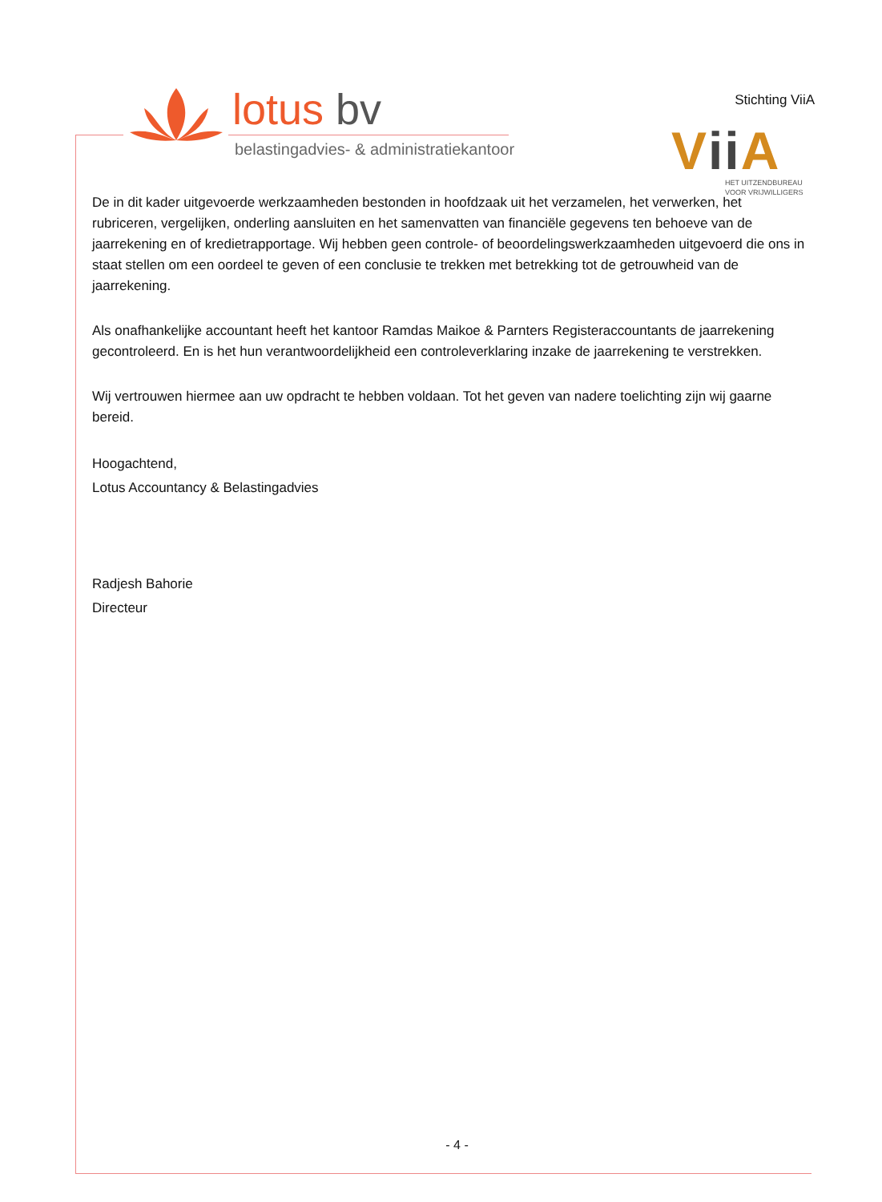lotus bv
belastingadvies- & administratiekantoor
Stichting ViiA
Vii A
HET UITZENDBUREAU
VOOR VRIJWILLIGERS
De in dit kader uitgevoerde werkzaamheden bestonden in hoofdzaak uit het verzamelen, het verwerken, het rubriceren, vergelijken, onderling aansluiten en het samenvatten van financiële gegevens ten behoeve van de jaarrekening en of kredietrapportage. Wij hebben geen controle- of beoordelingswerkzaamheden uitgevoerd die ons in staat stellen om een oordeel te geven of een conclusie te trekken met betrekking tot de getrouwheid van de jaarrekening.
Als onafhankelijke accountant heeft het kantoor Ramdas Maikoe & Parnters Registeraccountants de jaarrekening gecontroleerd. En is het hun verantwoordelijkheid een controleverklaring inzake de jaarrekening te verstrekken.
Wij vertrouwen hiermee aan uw opdracht te hebben voldaan. Tot het geven van nadere toelichting zijn wij gaarne bereid.
Hoogachtend,
Lotus Accountancy & Belastingadvies
Radjesh Bahorie
Directeur
- 4 -